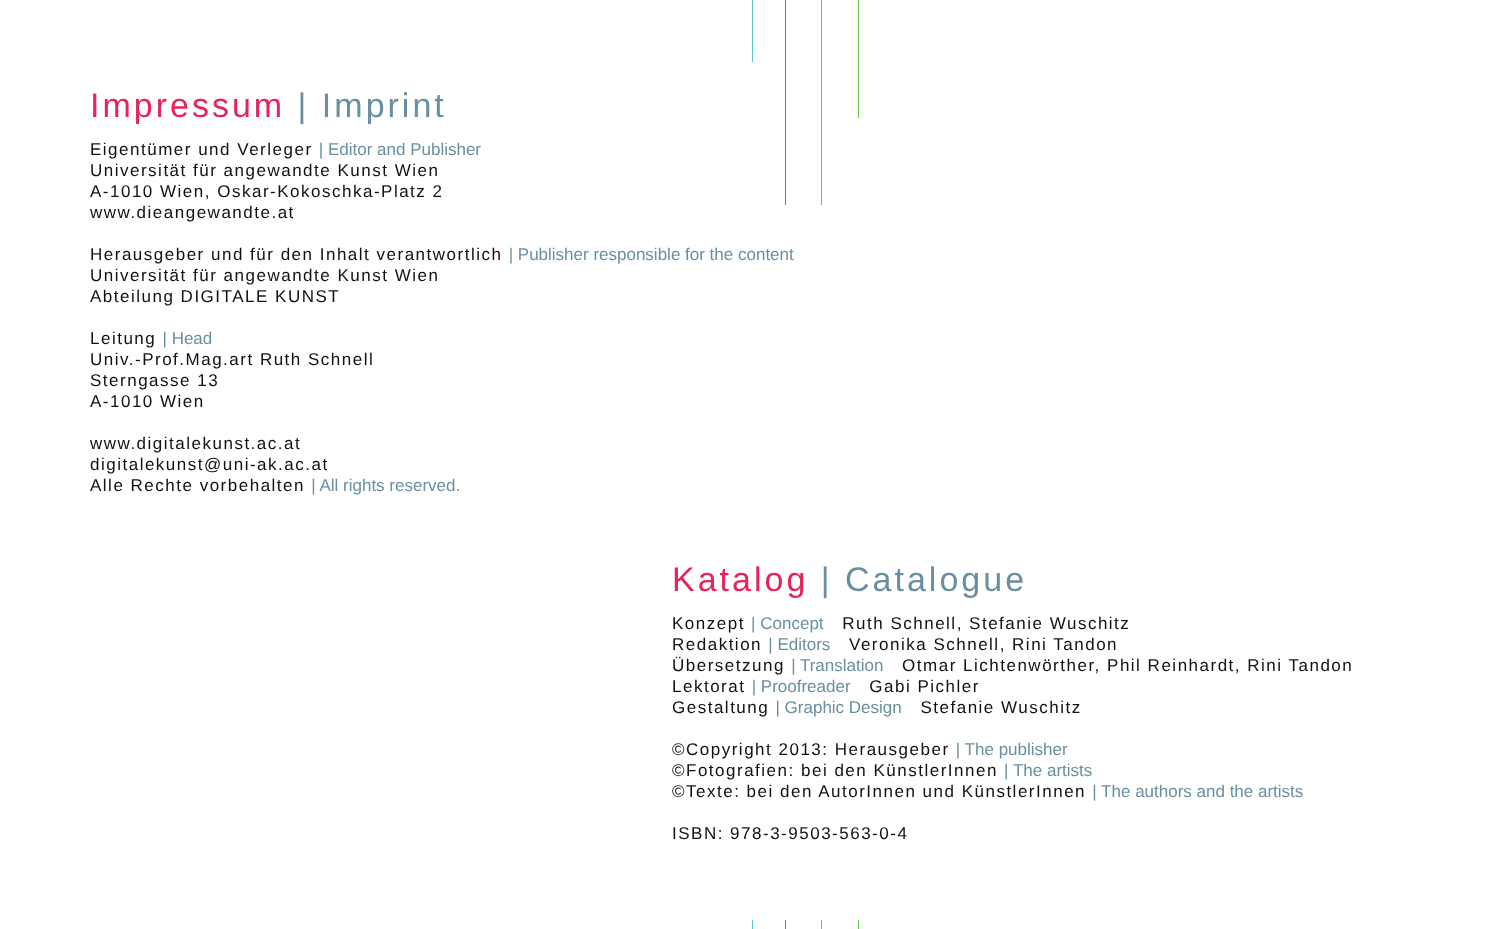Impressum | Imprint
Eigentümer und Verleger | Editor and Publisher
Universität für angewandte Kunst Wien
A-1010 Wien, Oskar-Kokoschka-Platz 2
www.dieangewandte.at
Herausgeber und für den Inhalt verantwortlich | Publisher responsible for the content
Universität für angewandte Kunst Wien
Abteilung DIGITALE KUNST
Leitung | Head
Univ.-Prof.Mag.art Ruth Schnell
Sterngasse 13
A-1010 Wien
www.digitalekunst.ac.at
digitalekunst@uni-ak.ac.at
Alle Rechte vorbehalten | All rights reserved.
Katalog | Catalogue
Konzept | Concept Ruth Schnell, Stefanie Wuschitz
Redaktion | Editors Veronika Schnell, Rini Tandon
Übersetzung | Translation Otmar Lichtenwörther, Phil Reinhardt, Rini Tandon
Lektorat | Proofreader Gabi Pichler
Gestaltung | Graphic Design Stefanie Wuschitz
©Copyright 2013: Herausgeber | The publisher
©Fotografien: bei den KünstlerInnen | The artists
©Texte: bei den AutorInnen und KünstlerInnen | The authors and the artists
ISBN: 978-3-9503-563-0-4